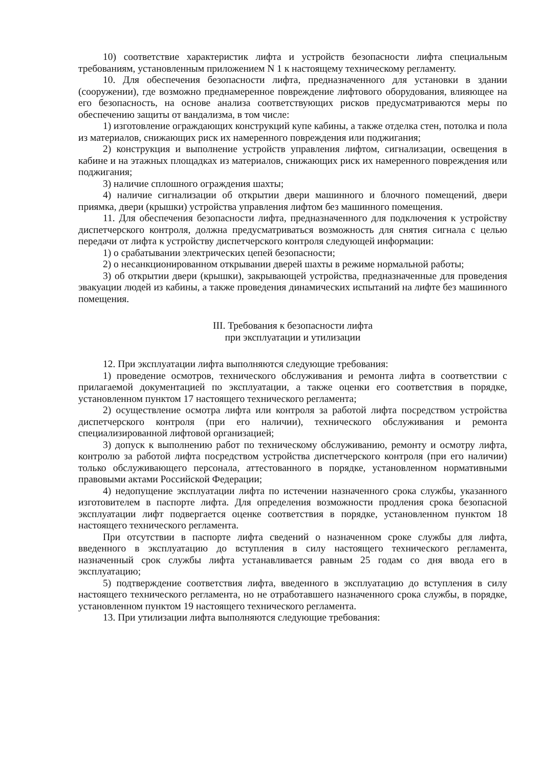10) соответствие характеристик лифта и устройств безопасности лифта специальным требованиям, установленным приложением N 1 к настоящему техническому регламенту.
10. Для обеспечения безопасности лифта, предназначенного для установки в здании (сооружении), где возможно преднамеренное повреждение лифтового оборудования, влияющее на его безопасность, на основе анализа соответствующих рисков предусматриваются меры по обеспечению защиты от вандализма, в том числе:
1) изготовление ограждающих конструкций купе кабины, а также отделка стен, потолка и пола из материалов, снижающих риск их намеренного повреждения или поджигания;
2) конструкция и выполнение устройств управления лифтом, сигнализации, освещения в кабине и на этажных площадках из материалов, снижающих риск их намеренного повреждения или поджигания;
3) наличие сплошного ограждения шахты;
4) наличие сигнализации об открытии двери машинного и блочного помещений, двери приямка, двери (крышки) устройства управления лифтом без машинного помещения.
11. Для обеспечения безопасности лифта, предназначенного для подключения к устройству диспетчерского контроля, должна предусматриваться возможность для снятия сигнала с целью передачи от лифта к устройству диспетчерского контроля следующей информации:
1) о срабатывании электрических цепей безопасности;
2) о несанкционированном открывании дверей шахты в режиме нормальной работы;
3) об открытии двери (крышки), закрывающей устройства, предназначенные для проведения эвакуации людей из кабины, а также проведения динамических испытаний на лифте без машинного помещения.
III. Требования к безопасности лифта
при эксплуатации и утилизации
12. При эксплуатации лифта выполняются следующие требования:
1) проведение осмотров, технического обслуживания и ремонта лифта в соответствии с прилагаемой документацией по эксплуатации, а также оценки его соответствия в порядке, установленном пунктом 17 настоящего технического регламента;
2) осуществление осмотра лифта или контроля за работой лифта посредством устройства диспетчерского контроля (при его наличии), технического обслуживания и ремонта специализированной лифтовой организацией;
3) допуск к выполнению работ по техническому обслуживанию, ремонту и осмотру лифта, контролю за работой лифта посредством устройства диспетчерского контроля (при его наличии) только обслуживающего персонала, аттестованного в порядке, установленном нормативными правовыми актами Российской Федерации;
4) недопущение эксплуатации лифта по истечении назначенного срока службы, указанного изготовителем в паспорте лифта. Для определения возможности продления срока безопасной эксплуатации лифт подвергается оценке соответствия в порядке, установленном пунктом 18 настоящего технического регламента.
При отсутствии в паспорте лифта сведений о назначенном сроке службы для лифта, введенного в эксплуатацию до вступления в силу настоящего технического регламента, назначенный срок службы лифта устанавливается равным 25 годам со дня ввода его в эксплуатацию;
5) подтверждение соответствия лифта, введенного в эксплуатацию до вступления в силу настоящего технического регламента, но не отработавшего назначенного срока службы, в порядке, установленном пунктом 19 настоящего технического регламента.
13. При утилизации лифта выполняются следующие требования: